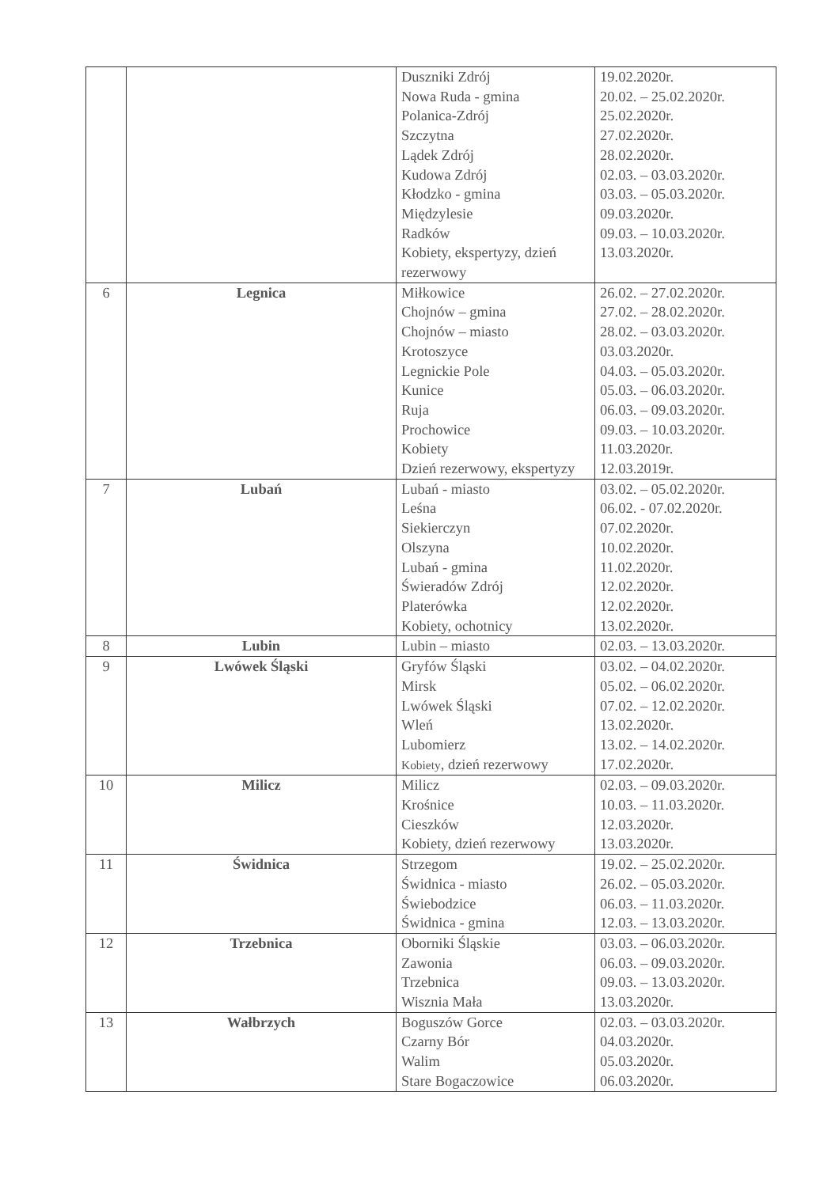| | | Duszniki Zdrój Nowa Ruda - gmina Polanica-Zdrój Szczytna Lądek Zdrój Kudowa Zdrój Kłodzko - gmina Międzylesie Radków Kobiety, ekspertyzy, dzień rezerwowy | 19.02.2020r. 20.02. – 25.02.2020r. 25.02.2020r. 27.02.2020r. 28.02.2020r. 02.03. – 03.03.2020r. 03.03. – 05.03.2020r. 09.03.2020r. 09.03. – 10.03.2020r. 13.03.2020r. |
| 6 | Legnica | Miłkowice Chojnów – gmina Chojnów – miasto Krotoszyce Legnickie Pole Kunice Ruja Prochowice Kobiety Dzień rezerwowy, ekspertyzy | 26.02. – 27.02.2020r. 27.02. – 28.02.2020r. 28.02. – 03.03.2020r. 03.03.2020r. 04.03. – 05.03.2020r. 05.03. – 06.03.2020r. 06.03. – 09.03.2020r. 09.03. – 10.03.2020r. 11.03.2020r. 12.03.2019r. |
| 7 | Lubań | Lubań - miasto Leśna Siekierczyn Olszyna Lubań - gmina Świeradów Zdrój Platerówka Kobiety, ochotnicy | 03.02. – 05.02.2020r. 06.02. - 07.02.2020r. 07.02.2020r. 10.02.2020r. 11.02.2020r. 12.02.2020r. 12.02.2020r. 13.02.2020r. |
| 8 | Lubin | Lubin – miasto | 02.03. – 13.03.2020r. |
| 9 | Lwówek Śląski | Gryfów Śląski Mirsk Lwówek Śląski Wleń Lubomierz Kobiety , dzień rezerwowy | 03.02. – 04.02.2020r. 05.02. – 06.02.2020r. 07.02. – 12.02.2020r. 13.02.2020r. 13.02. – 14.02.2020r. 17.02.2020r. |
| 10 | Milicz | Milicz Krośnice Cieszków Kobiety, dzień rezerwowy | 02.03. – 09.03.2020r. 10.03. – 11.03.2020r. 12.03.2020r. 13.03.2020r. |
| 11 | Świdnica | Strzegom Świdnica - miasto Świebodzice Świdnica - gmina | 19.02. – 25.02.2020r. 26.02. – 05.03.2020r. 06.03. – 11.03.2020r. 12.03. – 13.03.2020r. |
| 12 | Trzebnica | Oborniki Śląskie Zawonia Trzebnica Wisznia Mała | 03.03. – 06.03.2020r. 06.03. – 09.03.2020r. 09.03. – 13.03.2020r. 13.03.2020r. |
| 13 | Wałbrzych | Boguszów Gorce Czarny Bór Walim Stare Bogaczowice | 02.03. – 03.03.2020r. 04.03.2020r. 05.03.2020r. 06.03.2020r. |